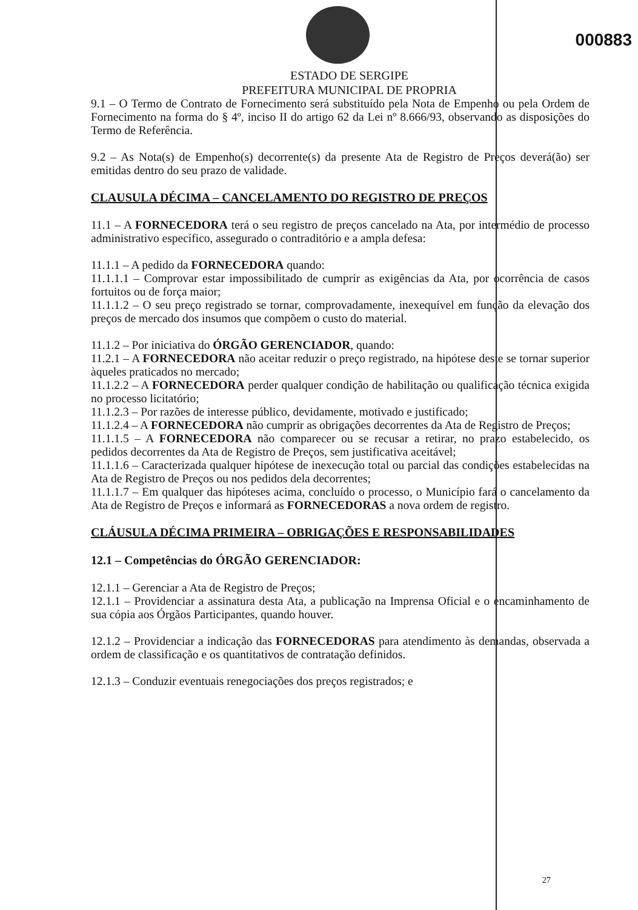000883
ESTADO DE SERGIPE
PREFEITURA MUNICIPAL DE PROPRIA
9.1 – O Termo de Contrato de Fornecimento será substituído pela Nota de Empenho ou pela Ordem de Fornecimento na forma do § 4º, inciso II do artigo 62 da Lei nº 8.666/93, observando as disposições do Termo de Referência.
9.2 – As Nota(s) de Empenho(s) decorrente(s) da presente Ata de Registro de Preços deverá(ão) ser emitidas dentro do seu prazo de validade.
CLAUSULA DÉCIMA – CANCELAMENTO DO REGISTRO DE PREÇOS
11.1 – A FORNECEDORA terá o seu registro de preços cancelado na Ata, por intermédio de processo administrativo específico, assegurado o contraditório e a ampla defesa:
11.1.1 – A pedido da FORNECEDORA quando:
11.1.1.1 – Comprovar estar impossibilitado de cumprir as exigências da Ata, por ocorrência de casos fortuitos ou de força maior;
11.1.1.2 – O seu preço registrado se tornar, comprovadamente, inexequível em função da elevação dos preços de mercado dos insumos que compõem o custo do material.
11.1.2 – Por iniciativa do ÓRGÃO GERENCIADOR, quando:
11.2.1 – A FORNECEDORA não aceitar reduzir o preço registrado, na hipótese deste se tornar superior àqueles praticados no mercado;
11.1.2.2 – A FORNECEDORA perder qualquer condição de habilitação ou qualificação técnica exigida no processo licitatório;
11.1.2.3 – Por razões de interesse público, devidamente, motivado e justificado;
11.1.2.4 – A FORNECEDORA não cumprir as obrigações decorrentes da Ata de Registro de Preços;
11.1.1.5 – A FORNECEDORA não comparecer ou se recusar a retirar, no prazo estabelecido, os pedidos decorrentes da Ata de Registro de Preços, sem justificativa aceitável;
11.1.1.6 – Caracterizada qualquer hipótese de inexecução total ou parcial das condições estabelecidas na Ata de Registro de Preços ou nos pedidos dela decorrentes;
11.1.1.7 – Em qualquer das hipóteses acima, concluído o processo, o Município fará o cancelamento da Ata de Registro de Preços e informará as FORNECEDORAS a nova ordem de registro.
CLÁUSULA DÉCIMA PRIMEIRA – OBRIGAÇÕES E RESPONSABILIDADES
12.1 – Competências do ÓRGÃO GERENCIADOR:
12.1.1 – Gerenciar a Ata de Registro de Preços;
12.1.1 – Providenciar a assinatura desta Ata, a publicação na Imprensa Oficial e o encaminhamento de sua cópia aos Órgãos Participantes, quando houver.
12.1.2 – Providenciar a indicação das FORNECEDORAS para atendimento às demandas, observada a ordem de classificação e os quantitativos de contratação definidos.
12.1.3 – Conduzir eventuais renegociações dos preços registrados; e
27